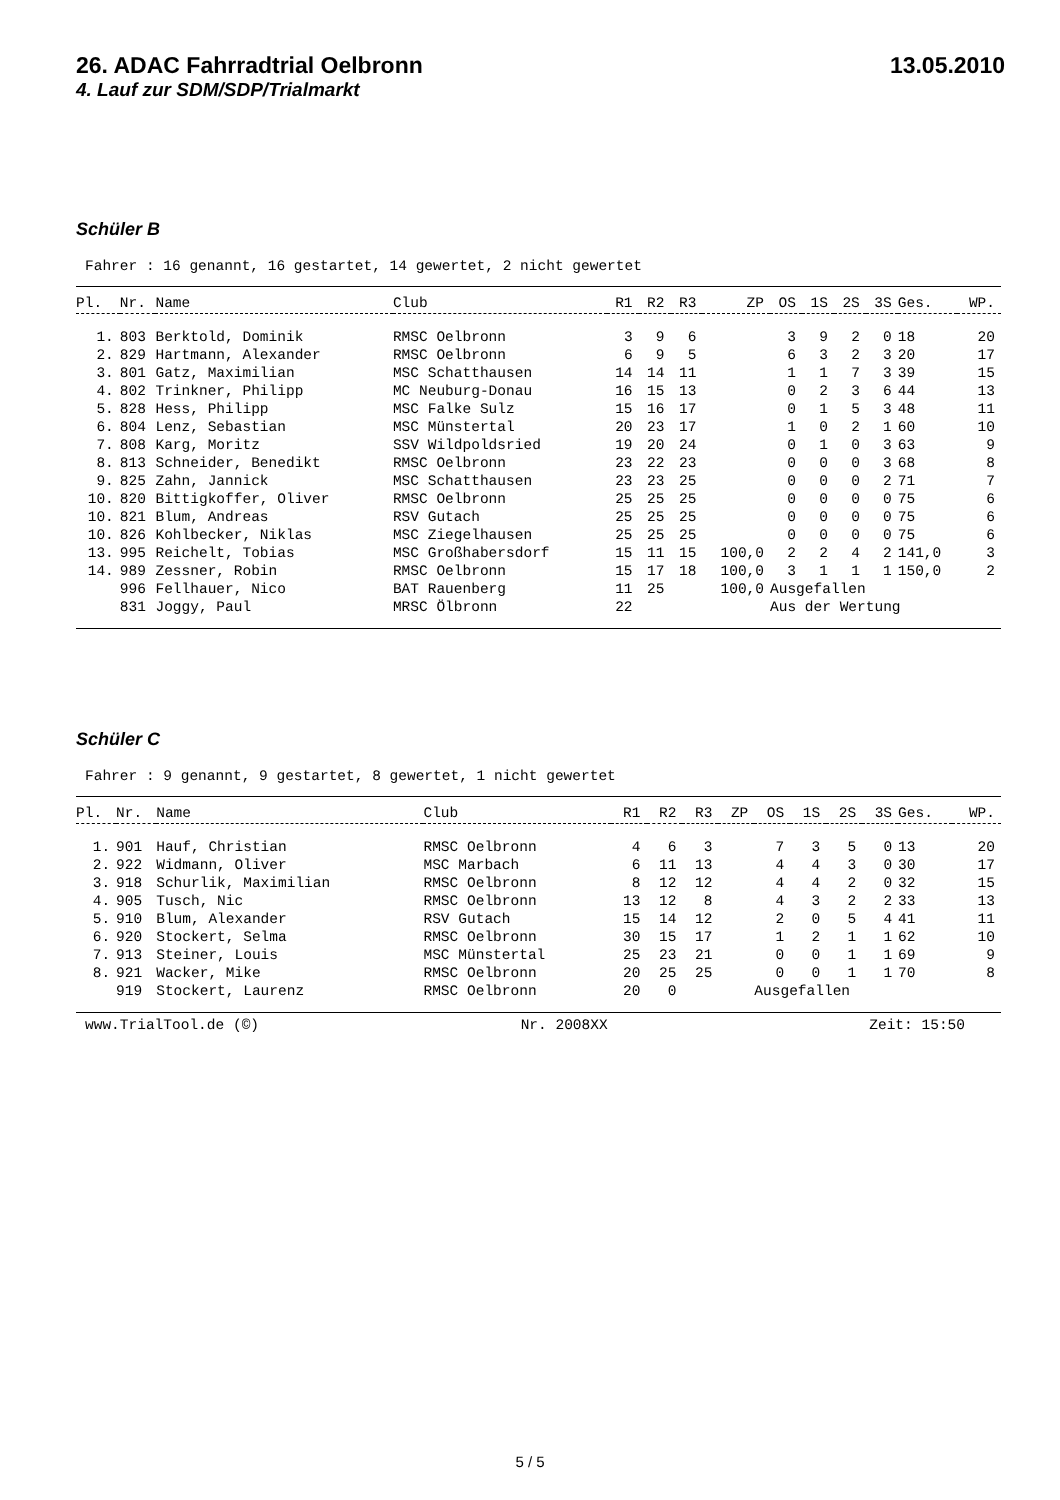26. ADAC Fahrradtrial Oelbronn 13.05.2010
4. Lauf zur SDM/SDP/Trialmarkt
Schüler B
Fahrer : 16 genannt, 16 gestartet, 14 gewertet, 2 nicht gewertet
| Pl. | Nr. | Name | Club | R1 | R2 | R3 | ZP | OS | 1S | 2S | 3S | Ges. | WP. |
| --- | --- | --- | --- | --- | --- | --- | --- | --- | --- | --- | --- | --- | --- |
| 1. | 803 | Berktold, Dominik | RMSC Oelbronn | 3 | 9 | 6 | | 3 | 9 | 2 | 0 | 18 | 20 |
| 2. | 829 | Hartmann, Alexander | RMSC Oelbronn | 6 | 9 | 5 | | 6 | 3 | 2 | 3 | 20 | 17 |
| 3. | 801 | Gatz, Maximilian | MSC Schatthausen | 14 | 14 | 11 | | 1 | 1 | 7 | 3 | 39 | 15 |
| 4. | 802 | Trinkner, Philipp | MC Neuburg-Donau | 16 | 15 | 13 | | 0 | 2 | 3 | 6 | 44 | 13 |
| 5. | 828 | Hess, Philipp | MSC Falke Sulz | 15 | 16 | 17 | | 0 | 1 | 5 | 3 | 48 | 11 |
| 6. | 804 | Lenz, Sebastian | MSC Münstertal | 20 | 23 | 17 | | 1 | 0 | 2 | 1 | 60 | 10 |
| 7. | 808 | Karg, Moritz | SSV Wildpoldsried | 19 | 20 | 24 | | 0 | 1 | 0 | 3 | 63 | 9 |
| 8. | 813 | Schneider, Benedikt | RMSC Oelbronn | 23 | 22 | 23 | | 0 | 0 | 0 | 3 | 68 | 8 |
| 9. | 825 | Zahn, Jannick | MSC Schatthausen | 23 | 23 | 25 | | 0 | 0 | 0 | 2 | 71 | 7 |
| 10. | 820 | Bittigkoffer, Oliver | RMSC Oelbronn | 25 | 25 | 25 | | 0 | 0 | 0 | 0 | 75 | 6 |
| 10. | 821 | Blum, Andreas | RSV Gutach | 25 | 25 | 25 | | 0 | 0 | 0 | 0 | 75 | 6 |
| 10. | 826 | Kohlbecker, Niklas | MSC Ziegelhausen | 25 | 25 | 25 | | 0 | 0 | 0 | 0 | 75 | 6 |
| 13. | 995 | Reichelt, Tobias | MSC Großhabersdorf | 15 | 11 | 15 | 100,0 | 2 | 2 | 4 | 2 | 141,0 | 3 |
| 14. | 989 | Zessner, Robin | RMSC Oelbronn | 15 | 17 | 18 | 100,0 | 3 | 1 | 1 | 1 | 150,0 | 2 |
| | 996 | Fellhauer, Nico | BAT Rauenberg | 11 | 25 | | 100,0 | Ausgefallen | | | | | |
| | 831 | Joggy, Paul | MRSC Ölbronn | 22 | | | | Aus der Wertung | | | | | |
Schüler C
Fahrer : 9 genannt, 9 gestartet, 8 gewertet, 1 nicht gewertet
| Pl. | Nr. | Name | Club | R1 | R2 | R3 | ZP | OS | 1S | 2S | 3S | Ges. | WP. |
| --- | --- | --- | --- | --- | --- | --- | --- | --- | --- | --- | --- | --- | --- |
| 1. | 901 | Hauf, Christian | RMSC Oelbronn | 4 | 6 | 3 | | 7 | 3 | 5 | 0 | 13 | 20 |
| 2. | 922 | Widmann, Oliver | MSC Marbach | 6 | 11 | 13 | | 4 | 4 | 3 | 0 | 30 | 17 |
| 3. | 918 | Schurlik, Maximilian | RMSC Oelbronn | 8 | 12 | 12 | | 4 | 4 | 2 | 0 | 32 | 15 |
| 4. | 905 | Tusch, Nic | RMSC Oelbronn | 13 | 12 | 8 | | 4 | 3 | 2 | 2 | 33 | 13 |
| 5. | 910 | Blum, Alexander | RSV Gutach | 15 | 14 | 12 | | 2 | 0 | 5 | 4 | 41 | 11 |
| 6. | 920 | Stockert, Selma | RMSC Oelbronn | 30 | 15 | 17 | | 1 | 2 | 1 | 1 | 62 | 10 |
| 7. | 913 | Steiner, Louis | MSC Münstertal | 25 | 23 | 21 | | 0 | 0 | 1 | 1 | 69 | 9 |
| 8. | 921 | Wacker, Mike | RMSC Oelbronn | 20 | 25 | 25 | | 0 | 0 | 1 | 1 | 70 | 8 |
| | 919 | Stockert, Laurenz | RMSC Oelbronn | 20 | 0 | | | Ausgefallen | | | | | |
www.TrialTool.de (©) Nr. 2008XX Zeit: 15:50
5 / 5